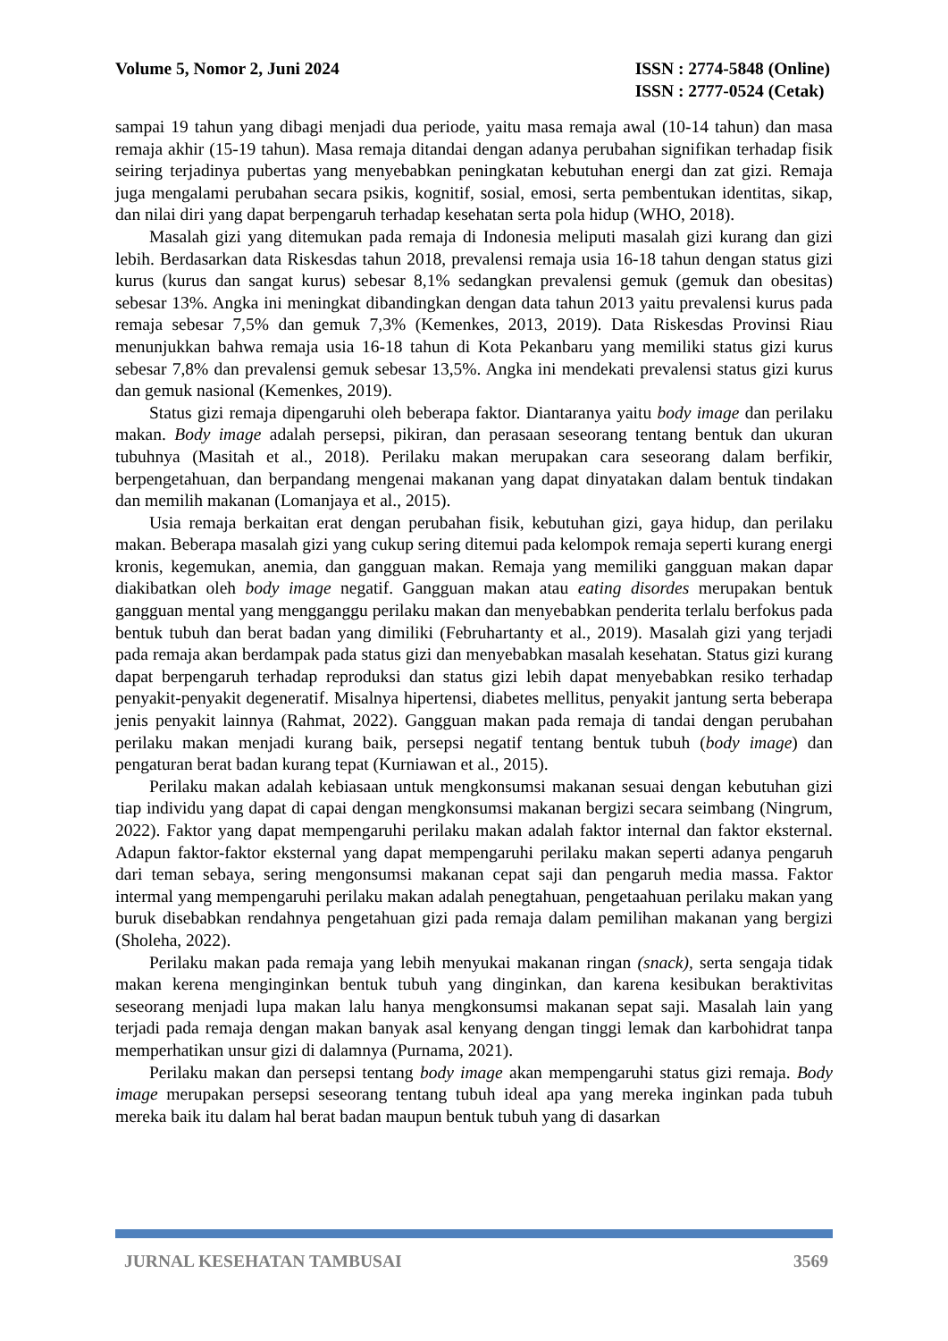Volume 5, Nomor 2, Juni 2024 ISSN : 2774-5848 (Online)
ISSN : 2777-0524 (Cetak)
sampai 19 tahun yang dibagi menjadi dua periode, yaitu masa remaja awal (10-14 tahun) dan masa remaja akhir (15-19 tahun). Masa remaja ditandai dengan adanya perubahan signifikan terhadap fisik seiring terjadinya pubertas yang menyebabkan peningkatan kebutuhan energi dan zat gizi. Remaja juga mengalami perubahan secara psikis, kognitif, sosial, emosi, serta pembentukan identitas, sikap, dan nilai diri yang dapat berpengaruh terhadap kesehatan serta pola hidup (WHO, 2018).
Masalah gizi yang ditemukan pada remaja di Indonesia meliputi masalah gizi kurang dan gizi lebih. Berdasarkan data Riskesdas tahun 2018, prevalensi remaja usia 16-18 tahun dengan status gizi kurus (kurus dan sangat kurus) sebesar 8,1% sedangkan prevalensi gemuk (gemuk dan obesitas) sebesar 13%. Angka ini meningkat dibandingkan dengan data tahun 2013 yaitu prevalensi kurus pada remaja sebesar 7,5% dan gemuk 7,3% (Kemenkes, 2013, 2019). Data Riskesdas Provinsi Riau menunjukkan bahwa remaja usia 16-18 tahun di Kota Pekanbaru yang memiliki status gizi kurus sebesar 7,8% dan prevalensi gemuk sebesar 13,5%. Angka ini mendekati prevalensi status gizi kurus dan gemuk nasional (Kemenkes, 2019).
Status gizi remaja dipengaruhi oleh beberapa faktor. Diantaranya yaitu body image dan perilaku makan. Body image adalah persepsi, pikiran, dan perasaan seseorang tentang bentuk dan ukuran tubuhnya (Masitah et al., 2018). Perilaku makan merupakan cara seseorang dalam berfikir, berpengetahuan, dan berpandang mengenai makanan yang dapat dinyatakan dalam bentuk tindakan dan memilih makanan (Lomanjaya et al., 2015).
Usia remaja berkaitan erat dengan perubahan fisik, kebutuhan gizi, gaya hidup, dan perilaku makan. Beberapa masalah gizi yang cukup sering ditemui pada kelompok remaja seperti kurang energi kronis, kegemukan, anemia, dan gangguan makan. Remaja yang memiliki gangguan makan dapar diakibatkan oleh body image negatif. Gangguan makan atau eating disordes merupakan bentuk gangguan mental yang mengganggu perilaku makan dan menyebabkan penderita terlalu berfokus pada bentuk tubuh dan berat badan yang dimiliki (Februhartanty et al., 2019). Masalah gizi yang terjadi pada remaja akan berdampak pada status gizi dan menyebabkan masalah kesehatan. Status gizi kurang dapat berpengaruh terhadap reproduksi dan status gizi lebih dapat menyebabkan resiko terhadap penyakit-penyakit degeneratif. Misalnya hipertensi, diabetes mellitus, penyakit jantung serta beberapa jenis penyakit lainnya (Rahmat, 2022). Gangguan makan pada remaja di tandai dengan perubahan perilaku makan menjadi kurang baik, persepsi negatif tentang bentuk tubuh (body image) dan pengaturan berat badan kurang tepat (Kurniawan et al., 2015).
Perilaku makan adalah kebiasaan untuk mengkonsumsi makanan sesuai dengan kebutuhan gizi tiap individu yang dapat di capai dengan mengkonsumsi makanan bergizi secara seimbang (Ningrum, 2022). Faktor yang dapat mempengaruhi perilaku makan adalah faktor internal dan faktor eksternal. Adapun faktor-faktor eksternal yang dapat mempengaruhi perilaku makan seperti adanya pengaruh dari teman sebaya, sering mengonsumsi makanan cepat saji dan pengaruh media massa. Faktor intermal yang mempengaruhi perilaku makan adalah penegtahuan, pengetaahuan perilaku makan yang buruk disebabkan rendahnya pengetahuan gizi pada remaja dalam pemilihan makanan yang bergizi (Sholeha, 2022).
Perilaku makan pada remaja yang lebih menyukai makanan ringan (snack), serta sengaja tidak makan kerena menginginkan bentuk tubuh yang dinginkan, dan karena kesibukan beraktivitas seseorang menjadi lupa makan lalu hanya mengkonsumsi makanan sepat saji. Masalah lain yang terjadi pada remaja dengan makan banyak asal kenyang dengan tinggi lemak dan karbohidrat tanpa memperhatikan unsur gizi di dalamnya (Purnama, 2021).
Perilaku makan dan persepsi tentang body image akan mempengaruhi status gizi remaja. Body image merupakan persepsi seseorang tentang tubuh ideal apa yang mereka inginkan pada tubuh mereka baik itu dalam hal berat badan maupun bentuk tubuh yang di dasarkan
JURNAL KESEHATAN TAMBUSAI 3569